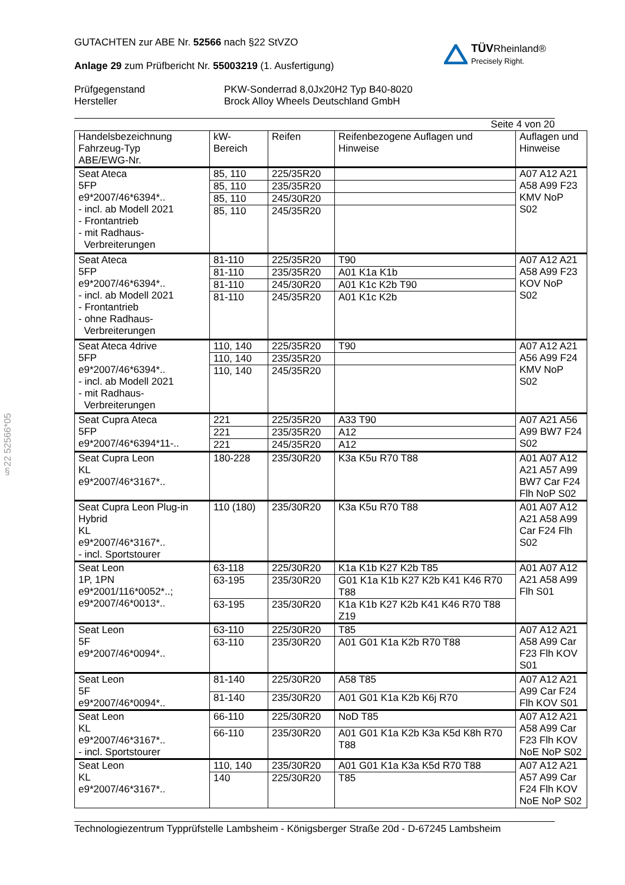§22 52566*05
GUTACHTEN zur ABE Nr. 52566 nach §22 StVZO
Anlage 29 zum Prüfbericht Nr. 55003219 (1. Ausfertigung)
TÜVRheinland®
Precisely Right.
Prüfgegenstand
Hersteller
PKW-Sonderrad 8,0Jx20H2 Typ B40-8020
Brock Alloy Wheels Deutschland GmbH
Seite 4 von 20
| Handelsbezeichnung Fahrzeug-Typ ABE/EWG-Nr. | kW- Bereich | Reifen | Reifenbezogene Auflagen und Hinweise | Auflagen und Hinweise |
| Seat Ateca 5FP e9*2007/46*6394*.. - incl. ab Modell 2021 - Frontantrieb - mit Radhaus- Verbreiterungen | 85, 110 | 225/35R20 | | A07 A12 A21 A58 A99 F23 KMV NoP S02 |
| | 85, 110 | 235/35R20 | | |
| | 85, 110 | 245/30R20 | | |
| | 85, 110 | 245/35R20 | | |
| Seat Ateca 5FP e9*2007/46*6394*.. - incl. ab Modell 2021 - Frontantrieb - ohne Radhaus- Verbreiterungen | 81-110 | 225/35R20 | T90 | A07 A12 A21 A58 A99 F23 KOV NoP S02 |
| | 81-110 | 235/35R20 | A01 K1a K1b | |
| | 81-110 | 245/30R20 | A01 K1c K2b T90 | |
| | 81-110 | 245/35R20 | A01 K1c K2b | |
| Seat Ateca 4drive 5FP e9*2007/46*6394*.. - incl. ab Modell 2021 - mit Radhaus- Verbreiterungen | 110, 140 | 225/35R20 | T90 | A07 A12 A21 A56 A99 F24 KMV NoP S02 |
| | 110, 140 | 235/35R20 | | |
| | 110, 140 | 245/35R20 | | |
| Seat Cupra Ateca 5FP e9*2007/46*6394*11-.. | 221 | 225/35R20 | A33 T90 | A07 A21 A56 A99 BW7 F24 S02 |
| | 221 | 235/35R20 | A12 | |
| | 221 | 245/35R20 | A12 | |
| Seat Cupra Leon KL e9*2007/46*3167*.. | 180-228 | 235/30R20 | K3a K5u R70 T88 | A01 A07 A12 A21 A57 A99 BW7 Car F24 Flh NoP S02 |
| Seat Cupra Leon Plug-in Hybrid KL e9*2007/46*3167*.. - incl. Sportstourer | 110 (180) | 235/30R20 | K3a K5u R70 T88 | A01 A07 A12 A21 A58 A99 Car F24 Flh S02 |
| Seat Leon 1P, 1PN e9*2001/116*0052*..; e9*2007/46*0013*.. | 63-118 | 225/30R20 | K1a K1b K27 K2b T85 | A01 A07 A12 A21 A58 A99 Flh S01 |
| | 63-195 | 235/30R20 | G01 K1a K1b K27 K2b K41 K46 R70 T88 | |
| | 63-195 | 235/30R20 | K1a K1b K27 K2b K41 K46 R70 T88 Z19 | |
| Seat Leon 5F e9*2007/46*0094*.. | 63-110 | 225/30R20 | T85 | A07 A12 A21 A58 A99 Car F23 Flh KOV S01 |
| | 63-110 | 235/30R20 | A01 G01 K1a K2b R70 T88 | |
| Seat Leon 5F e9*2007/46*0094*.. | 81-140 | 225/30R20 | A58 T85 | A07 A12 A21 A99 Car F24 Flh KOV S01 |
| | 81-140 | 235/30R20 | A01 G01 K1a K2b K6j R70 | |
| Seat Leon KL e9*2007/46*3167*.. - incl. Sportstourer | 66-110 | 225/30R20 | NoD T85 | A07 A12 A21 A58 A99 Car F23 Flh KOV NoE NoP S02 |
| | 66-110 | 235/30R20 | A01 G01 K1a K2b K3a K5d K8h R70 T88 | |
| Seat Leon KL e9*2007/46*3167*.. | 110, 140 | 235/30R20 | A01 G01 K1a K3a K5d R70 T88 | A07 A12 A21 A57 A99 Car F24 Flh KOV NoE NoP S02 |
| | 140 | 225/30R20 | T85 | |
Technologiezentrum Typprüfstelle Lambsheim - Königsberger Straße 20d - D-67245 Lambsheim